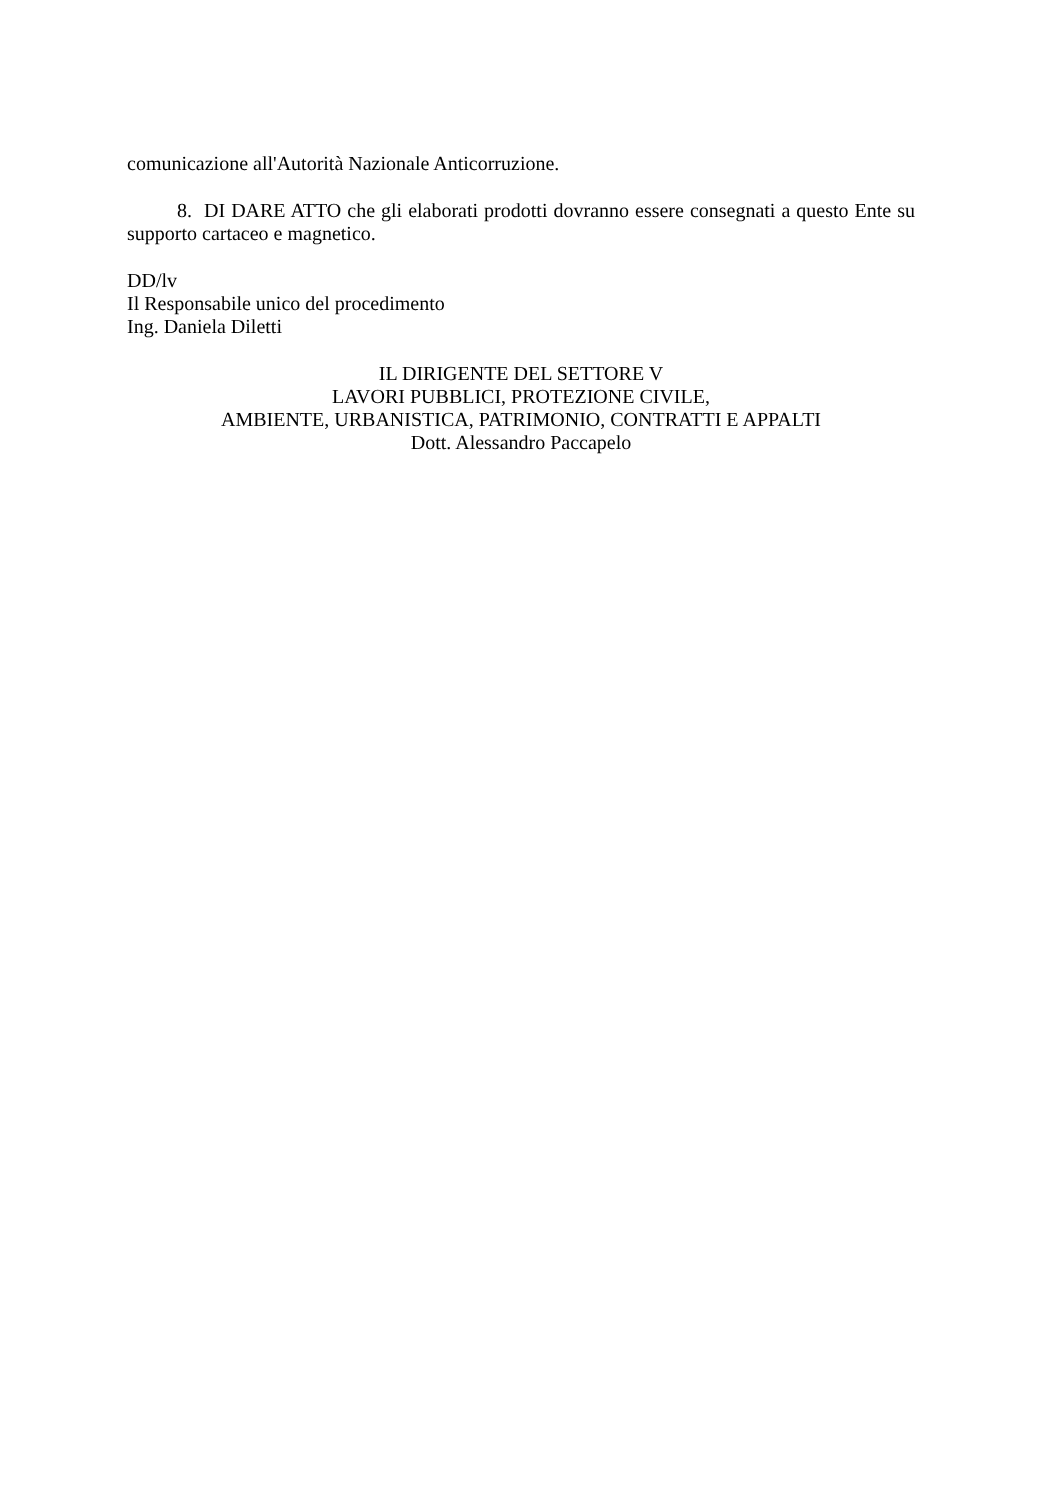comunicazione all'Autorità Nazionale Anticorruzione.
8. DI DARE ATTO che gli elaborati prodotti dovranno essere consegnati a questo Ente su supporto cartaceo e magnetico.
DD/lv
Il Responsabile unico del procedimento
Ing. Daniela Diletti
IL DIRIGENTE DEL SETTORE V
LAVORI PUBBLICI, PROTEZIONE CIVILE,
AMBIENTE, URBANISTICA, PATRIMONIO, CONTRATTI E APPALTI
Dott. Alessandro Paccapelo